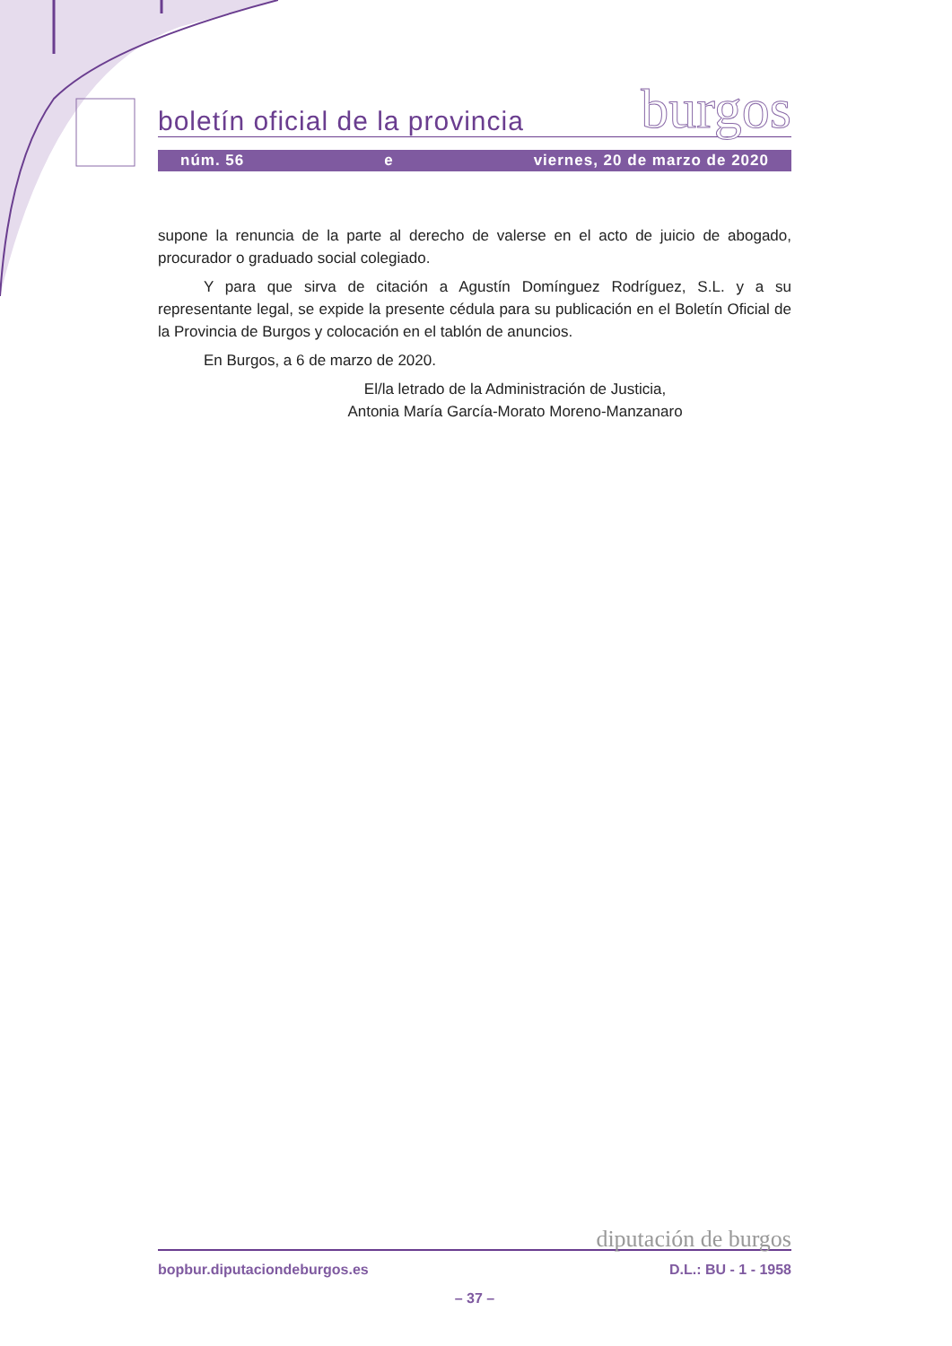boletín oficial de la provincia burgos
núm. 56 e viernes, 20 de marzo de 2020
supone la renuncia de la parte al derecho de valerse en el acto de juicio de abogado, procurador o graduado social colegiado.
Y para que sirva de citación a Agustín Domínguez Rodríguez, S.L. y a su representante legal, se expide la presente cédula para su publicación en el Boletín Oficial de la Provincia de Burgos y colocación en el tablón de anuncios.
En Burgos, a 6 de marzo de 2020.
El/la letrado de la Administración de Justicia,
Antonia María García-Morato Moreno-Manzanaro
diputación de burgos
bopbur.diputaciondeburgos.es D.L.: BU - 1 - 1958
– 37 –